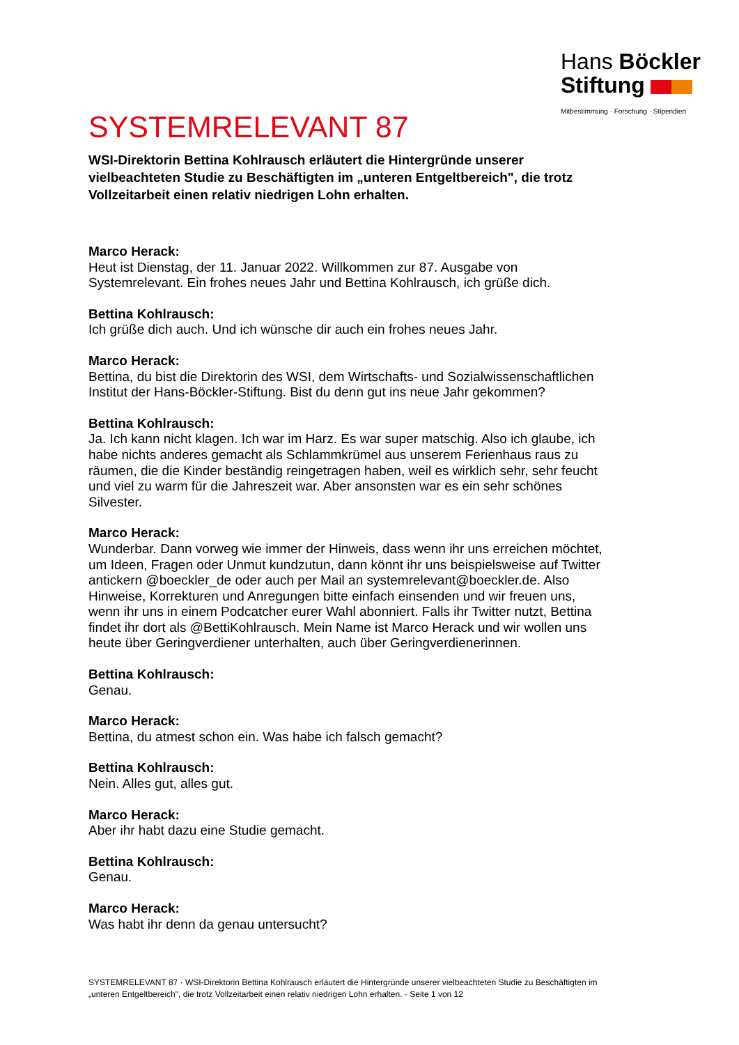Hans Böckler
Stiftung
Mitbestimmung · Forschung · Stipendien
SYSTEMRELEVANT 87
WSI-Direktorin Bettina Kohlrausch erläutert die Hintergründe unserer vielbeachteten Studie zu Beschäftigten im „unteren Entgeltbereich", die trotz Vollzeitarbeit einen relativ niedrigen Lohn erhalten.
Marco Herack:
Heut ist Dienstag, der 11. Januar 2022. Willkommen zur 87. Ausgabe von Systemrelevant. Ein frohes neues Jahr und Bettina Kohlrausch, ich grüße dich.
Bettina Kohlrausch:
Ich grüße dich auch. Und ich wünsche dir auch ein frohes neues Jahr.
Marco Herack:
Bettina, du bist die Direktorin des WSI, dem Wirtschafts- und Sozialwissenschaftlichen Institut der Hans-Böckler-Stiftung. Bist du denn gut ins neue Jahr gekommen?
Bettina Kohlrausch:
Ja. Ich kann nicht klagen. Ich war im Harz. Es war super matschig. Also ich glaube, ich habe nichts anderes gemacht als Schlammkrümel aus unserem Ferienhaus raus zu räumen, die die Kinder beständig reingetragen haben, weil es wirklich sehr, sehr feucht und viel zu warm für die Jahreszeit war. Aber ansonsten war es ein sehr schönes Silvester.
Marco Herack:
Wunderbar. Dann vorweg wie immer der Hinweis, dass wenn ihr uns erreichen möchtet, um Ideen, Fragen oder Unmut kundzutun, dann könnt ihr uns beispielsweise auf Twitter antickern @boeckler_de oder auch per Mail an systemrelevant@boeckler.de. Also Hinweise, Korrekturen und Anregungen bitte einfach einsenden und wir freuen uns, wenn ihr uns in einem Podcatcher eurer Wahl abonniert. Falls ihr Twitter nutzt, Bettina findet ihr dort als @BettiKohlrausch. Mein Name ist Marco Herack und wir wollen uns heute über Geringverdiener unterhalten, auch über Geringverdienerinnen.
Bettina Kohlrausch:
Genau.
Marco Herack:
Bettina, du atmest schon ein. Was habe ich falsch gemacht?
Bettina Kohlrausch:
Nein. Alles gut, alles gut.
Marco Herack:
Aber ihr habt dazu eine Studie gemacht.
Bettina Kohlrausch:
Genau.
Marco Herack:
Was habt ihr denn da genau untersucht?
SYSTEMRELEVANT 87 · WSI-Direktorin Bettina Kohlrausch erläutert die Hintergründe unserer vielbeachteten Studie zu Beschäftigten im „unteren Entgeltbereich", die trotz Vollzeitarbeit einen relativ niedrigen Lohn erhalten. · Seite 1 von 12